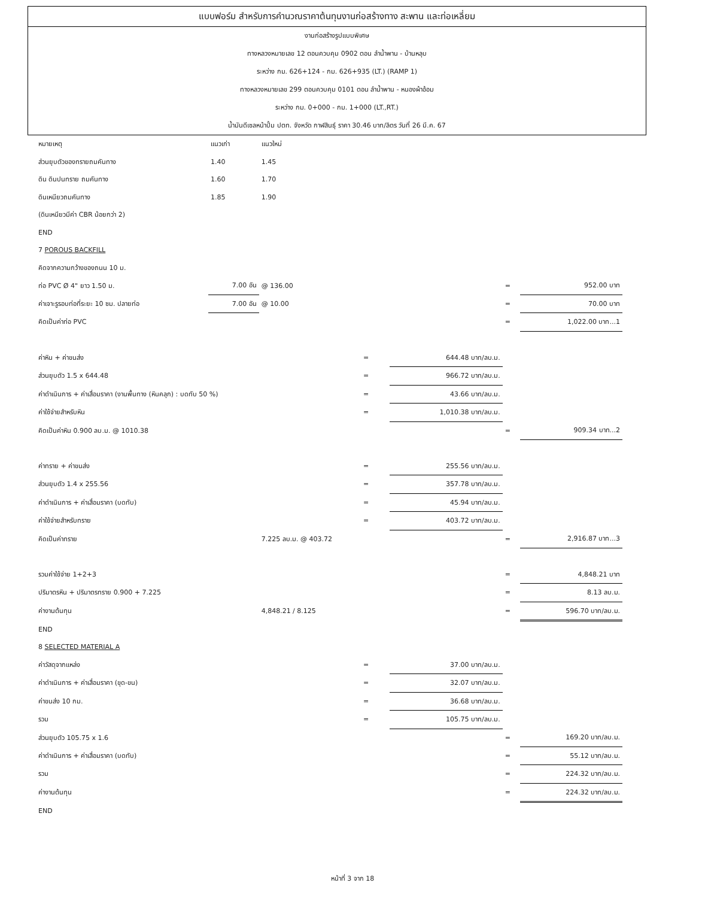แบบฟอร์ม สำหรับการคำนวณราคาต้นทุนงานก่อสร้างทาง สะพาน และท่อเหลี่ยม
งานก่อสร้างรูปแบบพิเศษ
ทางหลวงหมายเลข 12 ตอนควบคุม 0902 ตอน ลำน้ำพาน - บ้านหลุบ
ระหว่าง กม. 626+124 - กม. 626+935 (LT.) (RAMP 1)
ทางหลวงหมายเลข 299 ตอนควบคุม 0101 ตอน ลำน้ำพาน - หนองผ้าอ้อม
ระหว่าง กม. 0+000 - กม. 1+000 (LT.,RT.)
น้ำมันดีเซลหน้าปั้ม ปตท. จังหวัด กาฬสินธุ์ ราคา 30.46 บาท/ลิตร วันที่ 26 มี.ค. 67
| หมายเหตุ | แนวเก่า | แนวใหม่ | | | | |
| ส่วนยุบตัวของทรายถมคันทาง | 1.40 | 1.45 | | | | |
| ดิน ดินปนทราย ถมคันทาง | 1.60 | 1.70 | | | | |
| ดินเหนียวถมคันทาง | 1.85 | 1.90 | | | | |
| (ดินเหนียวมีค่า CBR น้อยกว่า 2) | | | | | | |
| END | | | | | | |
| 7 POROUS BACKFILL | | | | | | |
| คิดจากความกว้างของถนน 10 ม. | | | | | | |
| ท่อ PVC Ø 4" ยาว 1.50 ม. | 7.00 อัน | @ 136.00 | | | = | 952.00 บาท |
| ค่าเจาะรูรอบท่อที่ระยะ 10 ซม. ปลายท่อ | 7.00 อัน | @ 10.00 | | | = | 70.00 บาท |
| คิดเป็นค่าท่อ PVC | | | | | = | 1,022.00 บาท...1 |
| ค่าหิน + ค่าขนส่ง | | | = | 644.48 บาท/ลบ.ม. | | |
| ส่วนยุบตัว 1.5 x 644.48 | | | = | 966.72 บาท/ลบ.ม. | | |
| ค่าดำเนินการ + ค่าเสื่อมราคา (งานพื้นทาง (หินคลุก) : บดทับ 50 %) | | | = | 43.66 บาท/ลบ.ม. | | |
| ค่าใช้จ่ายสำหรับหิน | | | = | 1,010.38 บาท/ลบ.ม. | | |
| คิดเป็นค่าหิน 0.900 ลบ.ม. @ 1010.38 | | | | | = | 909.34 บาท...2 |
| ค่าทราย + ค่าขนส่ง | | | = | 255.56 บาท/ลบ.ม. | | |
| ส่วนยุบตัว 1.4 x 255.56 | | | = | 357.78 บาท/ลบ.ม. | | |
| ค่าดำเนินการ + ค่าเสื่อมราคา (บดทับ) | | | = | 45.94 บาท/ลบ.ม. | | |
| ค่าใช้จ่ายสำหรับทราย | | | = | 403.72 บาท/ลบ.ม. | | |
| คิดเป็นค่าทราย | | 7.225 ลบ.ม. @ 403.72 | | | = | 2,916.87 บาท...3 |
| รวมค่าใช้จ่าย 1+2+3 | | | | | = | 4,848.21 บาท |
| ปริมาตรหิน + ปริมาตรทราย 0.900 + 7.225 | | | | | = | 8.13 ลบ.ม. |
| ค่างานต้นทุน | | 4,848.21 / 8.125 | | | = | 596.70 บาท/ลบ.ม. |
| END | | | | | | |
| 8 SELECTED MATERIAL A | | | | | | |
| ค่าวัสดุจากแหล่ง | | | = | 37.00 บาท/ลบ.ม. | | |
| ค่าดำเนินการ + ค่าเสื่อมราคา (ขุด-ขน) | | | = | 32.07 บาท/ลบ.ม. | | |
| ค่าขนส่ง 10 กม. | | | = | 36.68 บาท/ลบ.ม. | | |
| รวม | | | = | 105.75 บาท/ลบ.ม. | | |
| ส่วนยุบตัว 105.75 x 1.6 | | | | | = | 169.20 บาท/ลบ.ม. |
| ค่าดำเนินการ + ค่าเสื่อมราคา (บดทับ) | | | | | = | 55.12 บาท/ลบ.ม. |
| รวม | | | | | = | 224.32 บาท/ลบ.ม. |
| ค่างานต้นทุน | | | | | = | 224.32 บาท/ลบ.ม. |
| END | | | | | | |
หน้าที่ 3 จาก 18